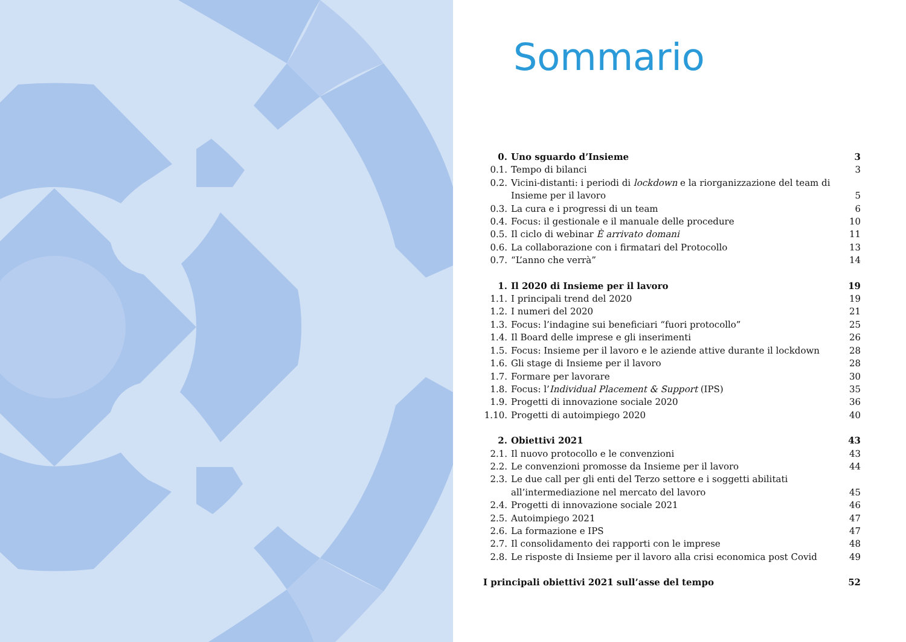Sommario
| 0. | Uno sguardo d’Insieme | 3 |
| 0.1. | Tempo di bilanci | 3 |
| 0.2. | Vicini-distanti: i periodi di lockdown e la riorganizzazione del team di Insieme per il lavoro | 5 |
| 0.3. | La cura e i progressi di un team | 6 |
| 0.4. | Focus: il gestionale e il manuale delle procedure | 10 |
| 0.5. | Il ciclo di webinar È arrivato domani | 11 |
| 0.6. | La collaborazione con i firmatari del Protocollo | 13 |
| 0.7. | “L’anno che verrà” | 14 |
| 1. | Il 2020 di Insieme per il lavoro | 19 |
| 1.1. | I principali trend del 2020 | 19 |
| 1.2. | I numeri del 2020 | 21 |
| 1.3. | Focus: l’indagine sui beneficiari “fuori protocollo” | 25 |
| 1.4. | Il Board delle imprese e gli inserimenti | 26 |
| 1.5. | Focus: Insieme per il lavoro e le aziende attive durante il lockdown | 28 |
| 1.6. | Gli stage di Insieme per il lavoro | 28 |
| 1.7. | Formare per lavorare | 30 |
| 1.8. | Focus: l’ Individual Placement & Support (IPS) | 35 |
| 1.9. | Progetti di innovazione sociale 2020 | 36 |
| 1.10. | Progetti di autoimpiego 2020 | 40 |
| 2. | Obiettivi 2021 | 43 |
| 2.1. | Il nuovo protocollo e le convenzioni | 43 |
| 2.2. | Le convenzioni promosse da Insieme per il lavoro | 44 |
| 2.3. | Le due call per gli enti del Terzo settore e i soggetti abilitati all’intermediazione nel mercato del lavoro | 45 |
| 2.4. | Progetti di innovazione sociale 2021 | 46 |
| 2.5. | Autoimpiego 2021 | 47 |
| 2.6. | La formazione e IPS | 47 |
| 2.7. | Il consolidamento dei rapporti con le imprese | 48 |
| 2.8. | Le risposte di Insieme per il lavoro alla crisi economica post Covid | 49 |
| I principali obiettivi 2021 sull’asse del tempo | | 52 |